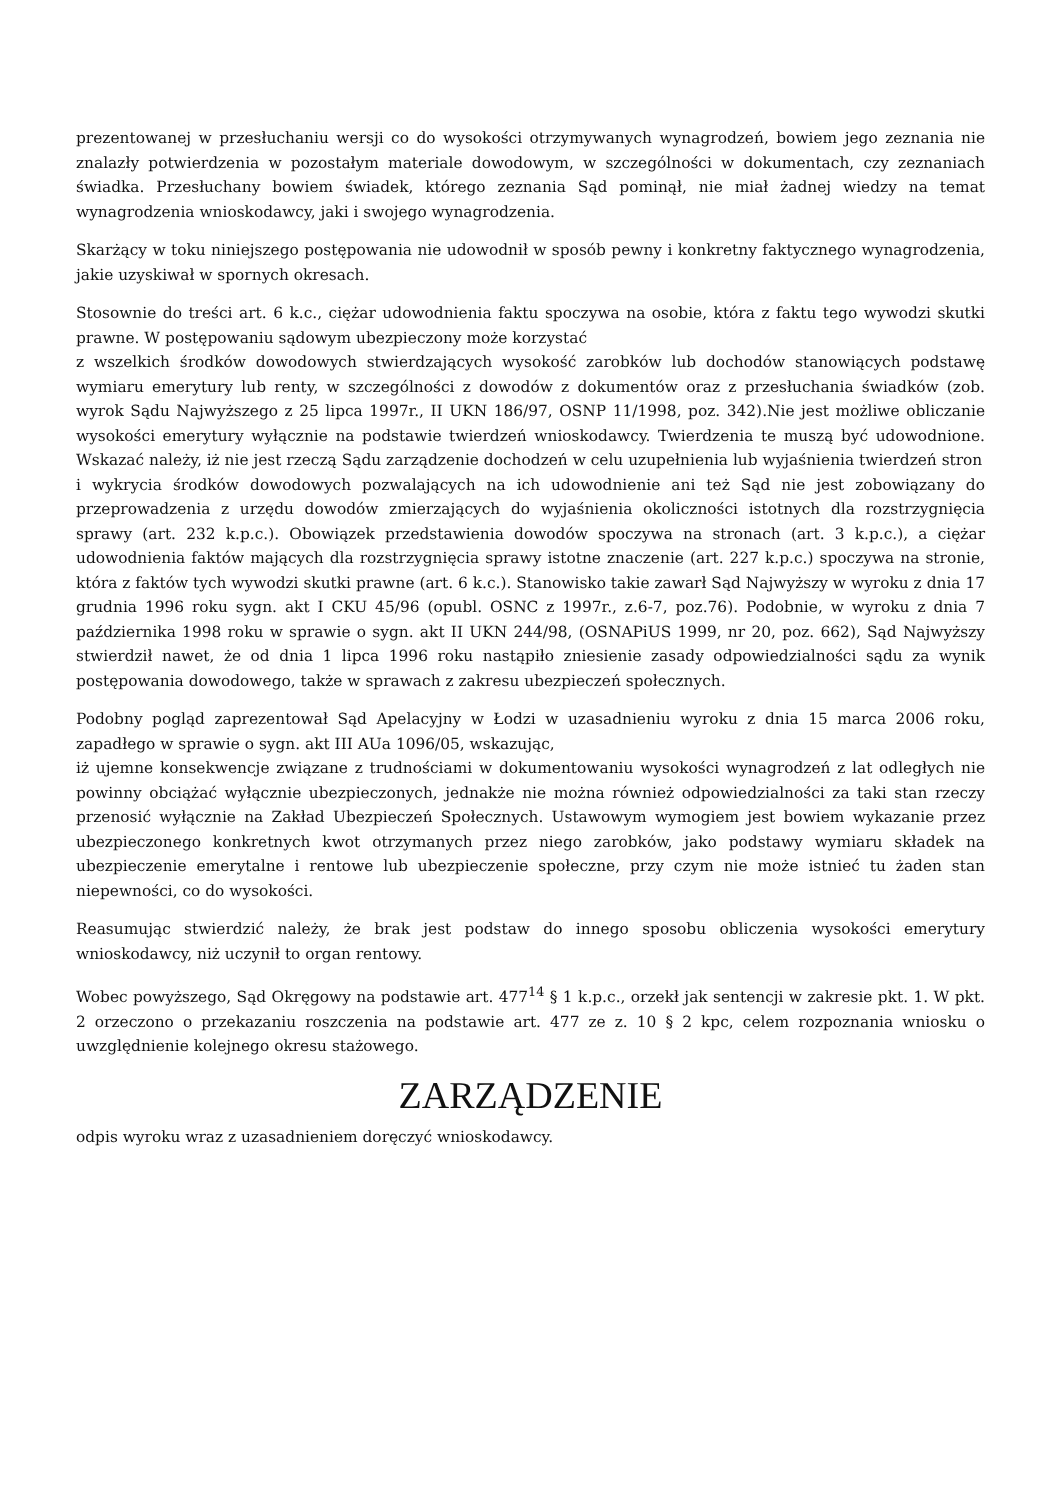prezentowanej w przesłuchaniu wersji co do wysokości otrzymywanych wynagrodzeń, bowiem jego zeznania nie znalazły potwierdzenia w pozostałym materiale dowodowym, w szczególności w dokumentach, czy zeznaniach świadka. Przesłuchany bowiem świadek, którego zeznania Sąd pominął, nie miał żadnej wiedzy na temat wynagrodzenia wnioskodawcy, jaki i swojego wynagrodzenia.
Skarżący w toku niniejszego postępowania nie udowodnił w sposób pewny i konkretny faktycznego wynagrodzenia, jakie uzyskiwał w spornych okresach.
Stosownie do treści art. 6 k.c., ciężar udowodnienia faktu spoczywa na osobie, która z faktu tego wywodzi skutki prawne. W postępowaniu sądowym ubezpieczony może korzystać
z wszelkich środków dowodowych stwierdzających wysokość zarobków lub dochodów stanowiących podstawę wymiaru emerytury lub renty, w szczególności z dowodów z dokumentów oraz z przesłuchania świadków (zob. wyrok Sądu Najwyższego z 25 lipca 1997r., II UKN 186/97, OSNP 11/1998, poz. 342).Nie jest możliwe obliczanie wysokości emerytury wyłącznie na podstawie twierdzeń wnioskodawcy. Twierdzenia te muszą być udowodnione. Wskazać należy, iż nie jest rzeczą Sądu zarządzenie dochodzeń w celu uzupełnienia lub wyjaśnienia twierdzeń stron
i wykrycia środków dowodowych pozwalających na ich udowodnienie ani też Sąd nie jest zobowiązany do przeprowadzenia z urzędu dowodów zmierzających do wyjaśnienia okoliczności istotnych dla rozstrzygnięcia sprawy (art. 232 k.p.c.). Obowiązek przedstawienia dowodów spoczywa na stronach (art. 3 k.p.c.), a ciężar udowodnienia faktów mających dla rozstrzygnięcia sprawy istotne znaczenie (art. 227 k.p.c.) spoczywa na stronie, która z faktów tych wywodzi skutki prawne (art. 6 k.c.). Stanowisko takie zawarł Sąd Najwyższy w wyroku z dnia 17 grudnia 1996 roku sygn. akt I CKU 45/96 (opubl. OSNC z 1997r., z.6-7, poz.76). Podobnie, w wyroku z dnia 7 października 1998 roku w sprawie o sygn. akt II UKN 244/98, (OSNAPiUS 1999, nr 20, poz. 662), Sąd Najwyższy stwierdził nawet, że od dnia 1 lipca 1996 roku nastąpiło zniesienie zasady odpowiedzialności sądu za wynik postępowania dowodowego, także w sprawach z zakresu ubezpieczeń społecznych.
Podobny pogląd zaprezentował Sąd Apelacyjny w Łodzi w uzasadnieniu wyroku z dnia 15 marca 2006 roku, zapadłego w sprawie o sygn. akt III AUa 1096/05, wskazując,
iż ujemne konsekwencje związane z trudnościami w dokumentowaniu wysokości wynagrodzeń z lat odległych nie powinny obciążać wyłącznie ubezpieczonych, jednakże nie można również odpowiedzialności za taki stan rzeczy przenosić wyłącznie na Zakład Ubezpieczeń Społecznych. Ustawowym wymogiem jest bowiem wykazanie przez ubezpieczonego konkretnych kwot otrzymanych przez niego zarobków, jako podstawy wymiaru składek na ubezpieczenie emerytalne i rentowe lub ubezpieczenie społeczne, przy czym nie może istnieć tu żaden stan niepewności, co do wysokości.
Reasumując stwierdzić należy, że brak jest podstaw do innego sposobu obliczenia wysokości emerytury wnioskodawcy, niż uczynił to organ rentowy.
Wobec powyższego, Sąd Okręgowy na podstawie art. 477<sup>14</sup> § 1 k.p.c., orzekł jak sentencji w zakresie pkt. 1. W pkt. 2 orzeczono o przekazaniu roszczenia na podstawie art. 477 ze z. 10 § 2 kpc, celem rozpoznania wniosku o uwzględnienie kolejnego okresu stażowego.
ZARZĄDZENIE
odpis wyroku wraz z uzasadnieniem doręczyć wnioskodawcy.